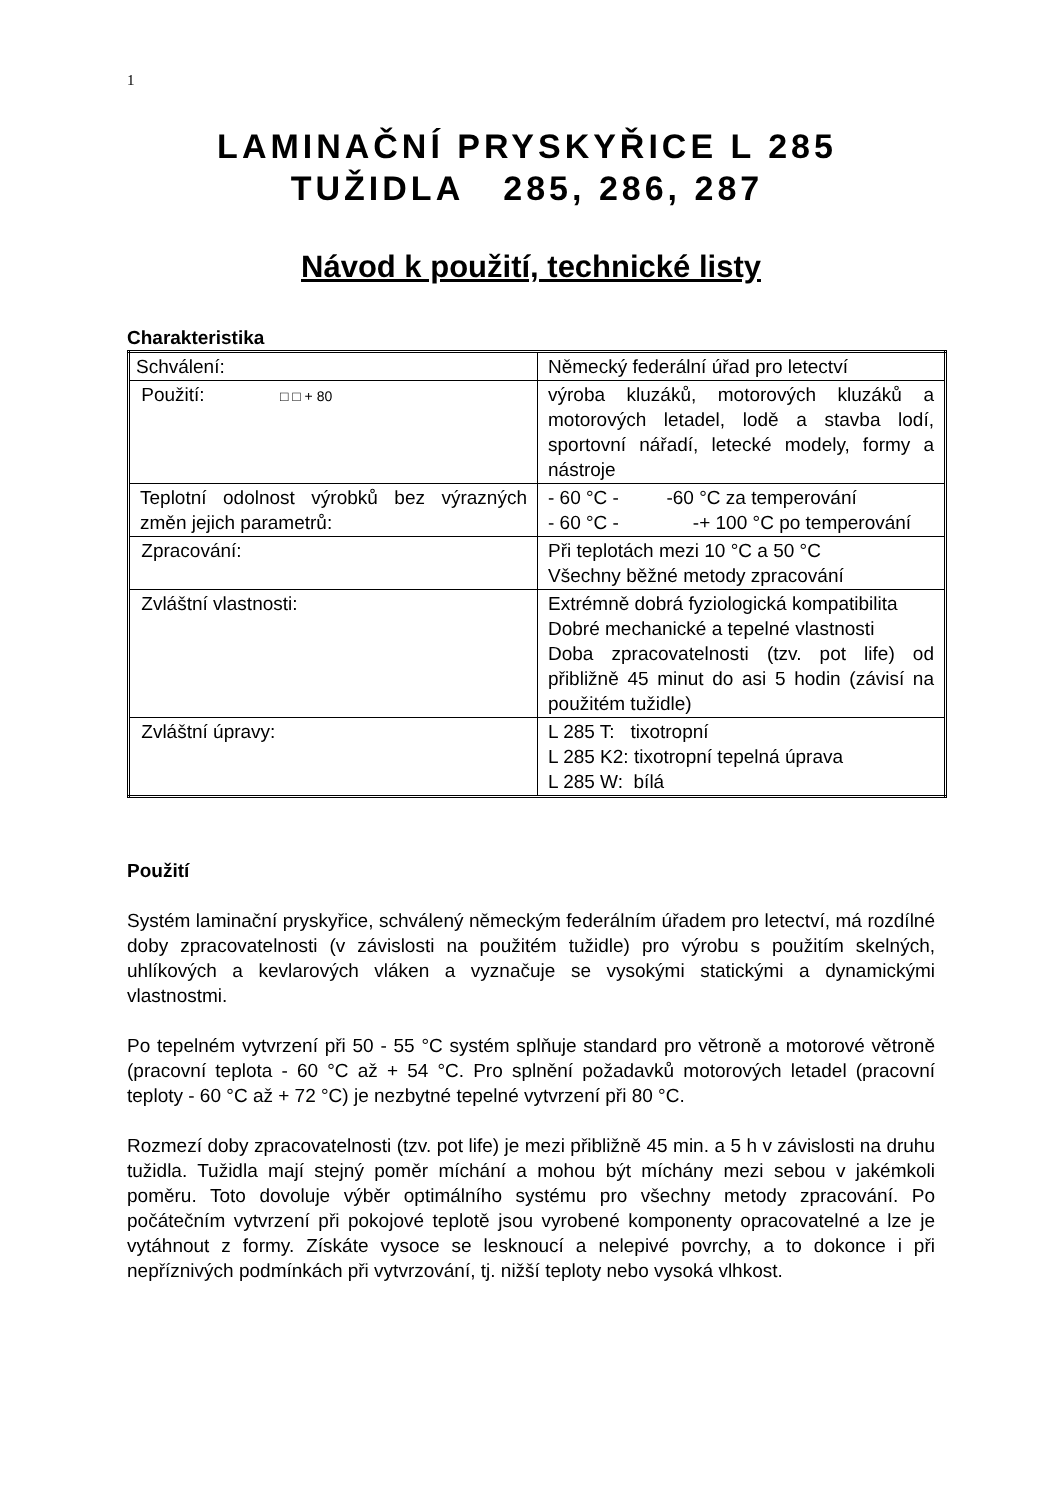1
LAMINAČNÍ PRYSKYŘICE L 285
TUŽIDLA 285, 286, 287
Návod k použití, technické listy
Charakteristika
| Schválení: | Německý federální úřad pro letectví |
| Použití: □ □ + 80 | výroba kluzáků, motorových kluzáků a motorových letadel, lodě a stavba lodí, sportovní nářadí, letecké modely, formy a nástroje |
| Teplotní odolnost výrobků bez výrazných změn jejich parametrů: | - 60 °C - -60 °C za temperování - 60 °C - -+ 100 °C po temperování |
| Zpracování: | Při teplotách mezi 10 °C a 50 °C Všechny běžné metody zpracování |
| Zvláštní vlastnosti: | Extrémně dobrá fyziologická kompatibilita Dobré mechanické a tepelné vlastnosti Doba zpracovatelnosti (tzv. pot life) od přibližně 45 minut do asi 5 hodin (závisí na použitém tužidle) |
| Zvláštní úpravy: | L 285 T: tixotropní L 285 K2: tixotropní tepelná úprava L 285 W: bílá |
Použití
Systém laminační pryskyřice, schválený německým federálním úřadem pro letectví, má rozdílné doby zpracovatelnosti (v závislosti na použitém tužidle) pro výrobu s použitím skelných, uhlíkových a kevlarových vláken a vyznačuje se vysokými statickými a dynamickými vlastnostmi.
Po tepelném vytvrzení při 50 - 55 °C systém splňuje standard pro větroně a motorové větroně (pracovní teplota - 60 °C až + 54 °C. Pro splnění požadavků motorových letadel (pracovní teploty - 60 °C až + 72 °C) je nezbytné tepelné vytvrzení při 80 °C.
Rozmezí doby zpracovatelnosti (tzv. pot life) je mezi přibližně 45 min. a 5 h v závislosti na druhu tužidla. Tužidla mají stejný poměr míchání a mohou být míchány mezi sebou v jakémkoli poměru. Toto dovoluje výběr optimálního systému pro všechny metody zpracování. Po počátečním vytvrzení při pokojové teplotě jsou vyrobené komponenty opracovatelné a lze je vytáhnout z formy. Získáte vysoce se lesknoucí a nelepivé povrchy, a to dokonce i při nepříznivých podmínkách při vytvrzování, tj. nižší teploty nebo vysoká vlhkost.